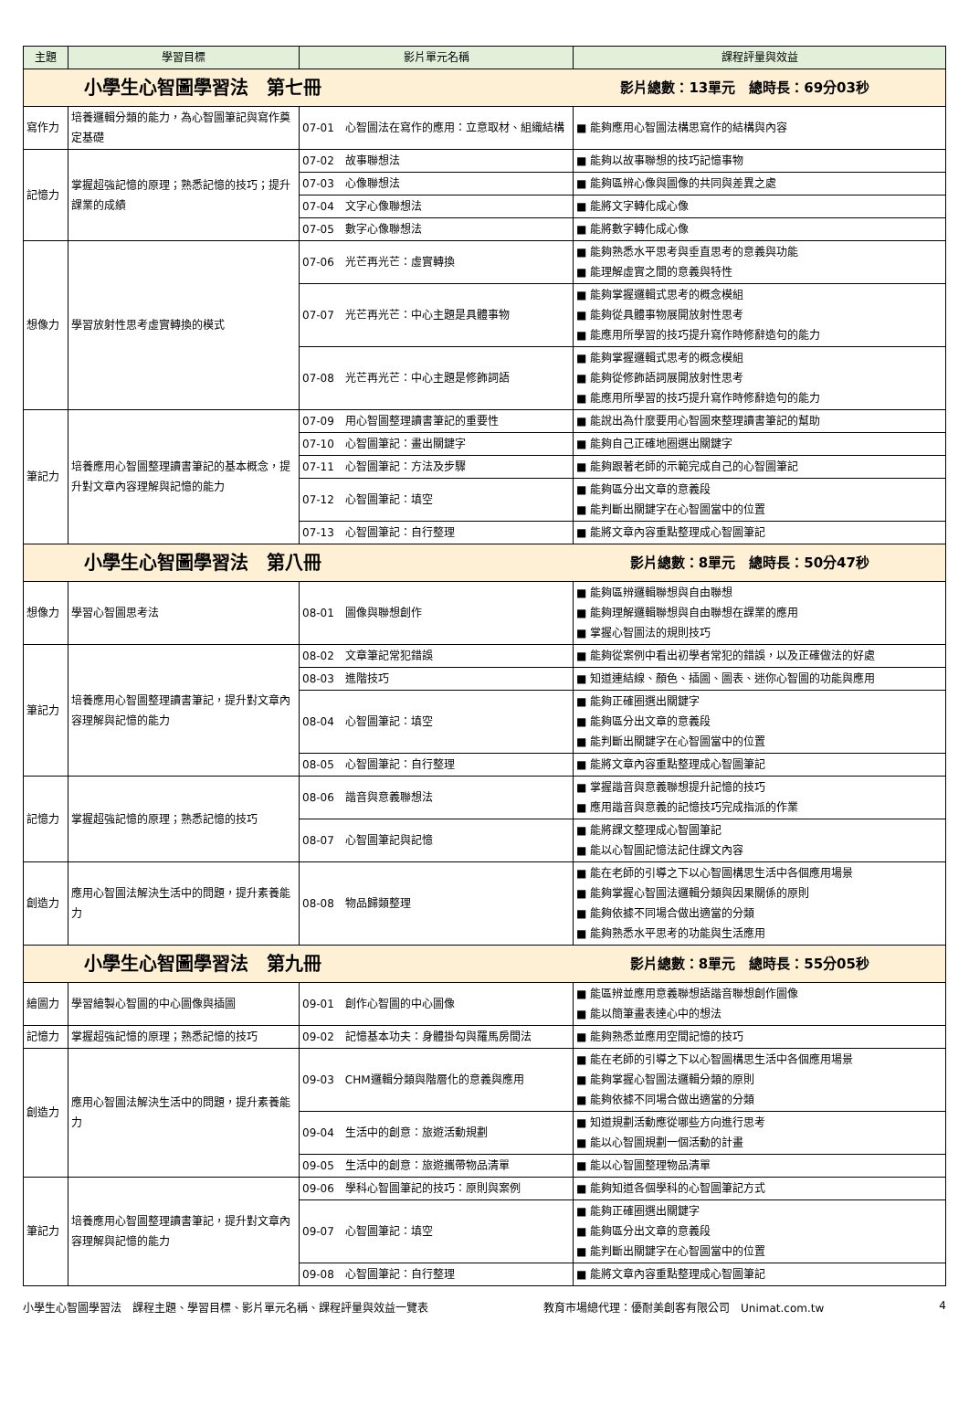| 主題 | 學習目標 | 影片單元名稱 | 課程評量與效益 |
| --- | --- | --- | --- |
| 小學生心智圖學習法 第七冊 影片總數：13單元 總時長：69分03秒 | | | |
| 寫作力 | 培養邏輯分類的能力，為心智圖筆記與寫作奠定基礎 | 07-01 心智圖法在寫作的應用：立意取材、組織結構 | ■ 能夠應用心智圖法構思寫作的結構與內容 |
| 記憶力 | 掌握超強記憶的原理；熟悉記憶的技巧；提升課業的成績 | 07-02 故事聯想法 | ■ 能夠以故事聯想的技巧記憶事物 |
| | | 07-03 心像聯想法 | ■ 能夠區辨心像與圖像的共同與差異之處 |
| | | 07-04 文字心像聯想法 | ■ 能將文字轉化成心像 |
| | | 07-05 數字心像聯想法 | ■ 能將數字轉化成心像 |
| 想像力 | 學習放射性思考虛實轉換的模式 | 07-06 光芒再光芒：虛實轉換 | ■ 能夠熟悉水平思考與垂直思考的意義與功能 ■ 能理解虛實之間的意義與特性 |
| | | 07-07 光芒再光芒：中心主題是具體事物 | ■ 能夠掌握邏輯式思考的概念模組 ■ 能夠從具體事物展開放射性思考 ■ 能應用所學習的技巧提升寫作時修辭造句的能力 |
| | | 07-08 光芒再光芒：中心主題是修飾詞語 | ■ 能夠掌握邏輯式思考的概念模組 ■ 能夠從修飾語詞展開放射性思考 ■ 能應用所學習的技巧提升寫作時修辭造句的能力 |
| 筆記力 | 培養應用心智圖整理讀書筆記的基本概念，提升對文章內容理解與記憶的能力 | 07-09 用心智圖整理讀書筆記的重要性 | ■ 能說出為什麼要用心智圖來整理讀書筆記的幫助 |
| | | 07-10 心智圖筆記：畫出關鍵字 | ■ 能夠自己正確地圈選出關鍵字 |
| | | 07-11 心智圖筆記：方法及步驟 | ■ 能夠跟著老師的示範完成自己的心智圖筆記 |
| | | 07-12 心智圖筆記：填空 | ■ 能夠區分出文章的意義段 ■ 能判斷出關鍵字在心智圖當中的位置 |
| | | 07-13 心智圖筆記：自行整理 | ■ 能將文章內容重點整理成心智圖筆記 |
| 小學生心智圖學習法 第八冊 影片總數：8單元 總時長：50分47秒 | | | |
| 想像力 | 學習心智圖思考法 | 08-01 圖像與聯想創作 | ■ 能夠區辨邏輯聯想與自由聯想 ■ 能夠理解邏輯聯想與自由聯想在課業的應用 ■ 掌握心智圖法的規則技巧 |
| 筆記力 | 培養應用心智圖整理讀書筆記，提升對文章內容理解與記憶的能力 | 08-02 文章筆記常犯錯誤 | ■ 能夠從案例中看出初學者常犯的錯誤，以及正確做法的好處 |
| | | 08-03 進階技巧 | ■ 知道連結線、顏色、插圖、圖表、迷你心智圖的功能與應用 |
| | | 08-04 心智圖筆記：填空 | ■ 能夠正確圈選出關鍵字 ■ 能夠區分出文章的意義段 ■ 能判斷出關鍵字在心智圖當中的位置 |
| | | 08-05 心智圖筆記：自行整理 | ■ 能將文章內容重點整理成心智圖筆記 |
| 記憶力 | 掌握超強記憶的原理；熟悉記憶的技巧 | 08-06 諧音與意義聯想法 | ■ 掌握諧音與意義聯想提升記憶的技巧 ■ 應用諧音與意義的記憶技巧完成指派的作業 |
| | | 08-07 心智圖筆記與記憶 | ■ 能將課文整理成心智圖筆記 ■ 能以心智圖記憶法記住課文內容 |
| 創造力 | 應用心智圖法解決生活中的問題，提升素養能力 | 08-08 物品歸類整理 | ■ 能在老師的引導之下以心智圖構思生活中各個應用場景 ■ 能夠掌握心智圖法邏輯分類與因果關係的原則 ■ 能夠依據不同場合做出適當的分類 ■ 能夠熟悉水平思考的功能與生活應用 |
| 小學生心智圖學習法 第九冊 影片總數：8單元 總時長：55分05秒 | | | |
| 繪圖力 | 學習繪製心智圖的中心圖像與插圖 | 09-01 創作心智圖的中心圖像 | ■ 能區辨並應用意義聯想語諧音聯想創作圖像 ■ 能以簡筆畫表達心中的想法 |
| 記憶力 | 掌握超強記憶的原理；熟悉記憶的技巧 | 09-02 記憶基本功夫：身體掛勾與羅馬房間法 | ■ 能夠熟悉並應用空間記憶的技巧 |
| 創造力 | 應用心智圖法解決生活中的問題，提升素養能力 | 09-03 CHM邏輯分類與階層化的意義與應用 | ■ 能在老師的引導之下以心智圖構思生活中各個應用場景 ■ 能夠掌握心智圖法邏輯分類的原則 ■ 能夠依據不同場合做出適當的分類 |
| | | 09-04 生活中的創意：旅遊活動規劃 | ■ 知道規劃活動應從哪些方向進行思考 ■ 能以心智圖規劃一個活動的計畫 |
| | | 09-05 生活中的創意：旅遊攜帶物品清單 | ■ 能以心智圖整理物品清單 |
| 筆記力 | 培養應用心智圖整理讀書筆記，提升對文章內容理解與記憶的能力 | 09-06 學科心智圖筆記的技巧：原則與案例 | ■ 能夠知道各個學科的心智圖筆記方式 |
| | | 09-07 心智圖筆記：填空 | ■ 能夠正確圈選出關鍵字 ■ 能夠區分出文章的意義段 ■ 能判斷出關鍵字在心智圖當中的位置 |
| | | 09-08 心智圖筆記：自行整理 | ■ 能將文章內容重點整理成心智圖筆記 |
小學生心智圖學習法　課程主題、學習目標、影片單元名稱、課程評量與效益一覽表 教育市場總代理：優耐美創客有限公司　Unimat.com.tw 4